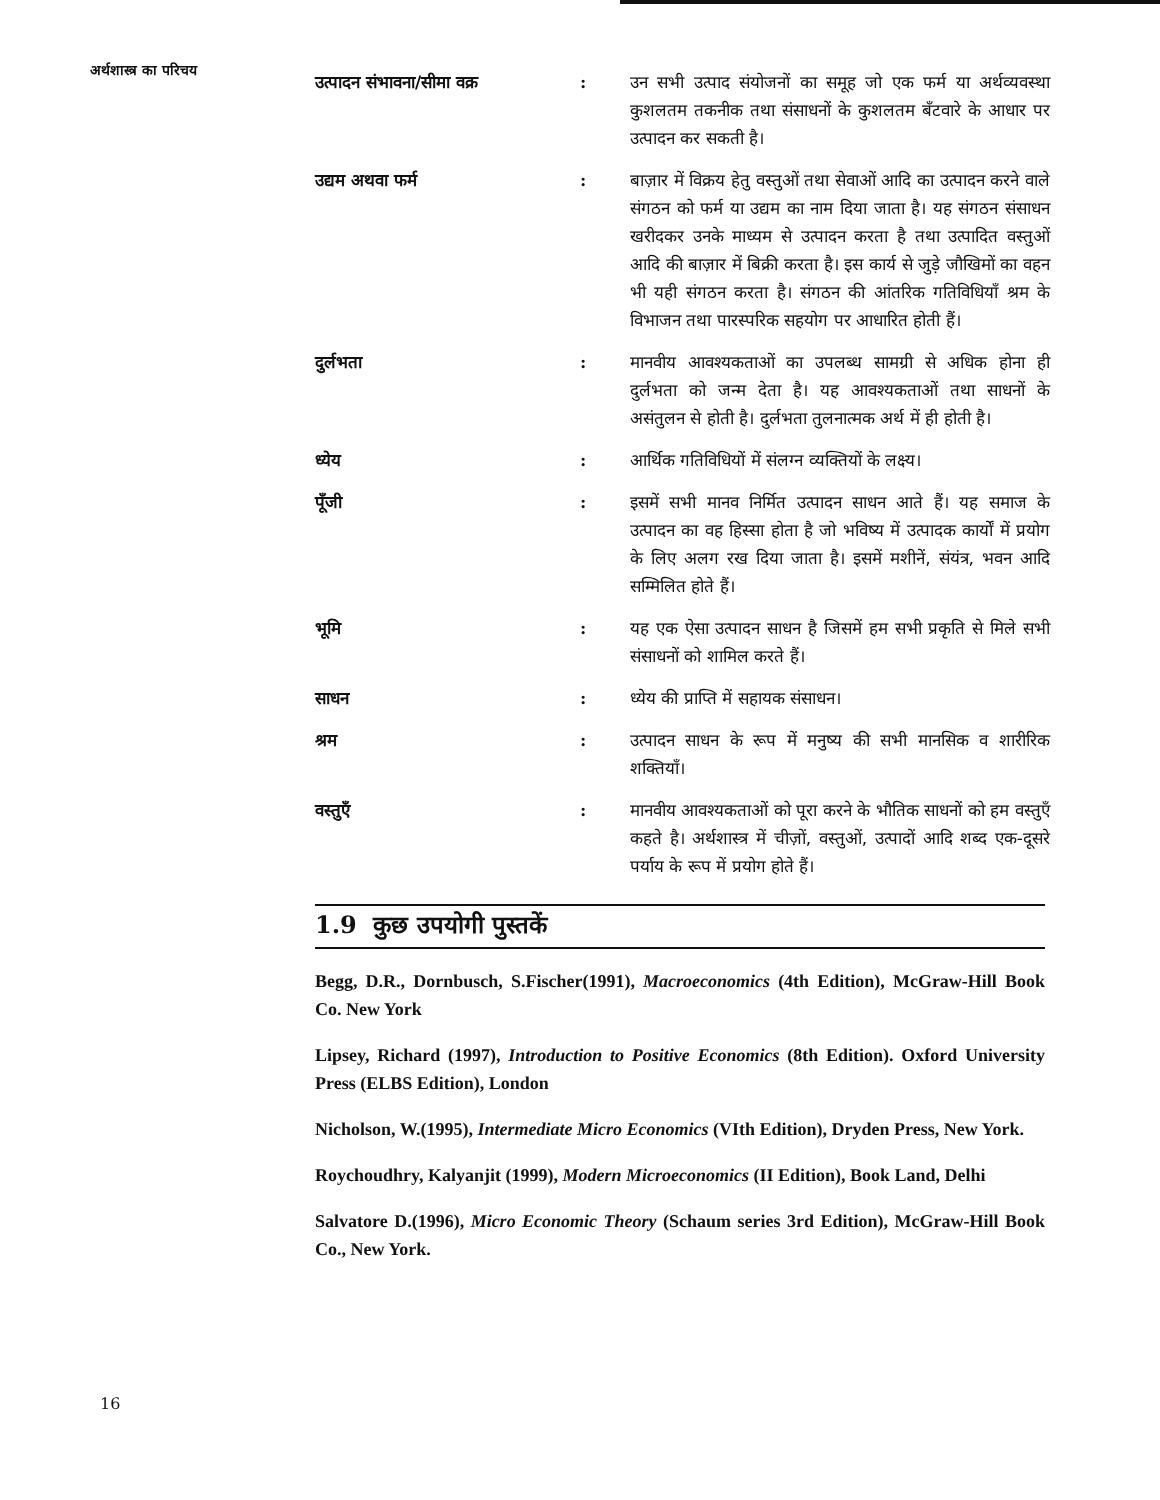अर्थशास्त्र का परिचय
उत्पादन संभावना/सीमा वक्र : उन सभी उत्पाद संयोजनों का समूह जो एक फर्म या अर्थव्यवस्था कुशलतम तकनीक तथा संसाधनों के कुशलतम बँटवारे के आधार पर उत्पादन कर सकती है।
उद्यम अथवा फर्म : बाज़ार में विक्रय हेतु वस्तुओं तथा सेवाओं आदि का उत्पादन करने वाले संगठन को फर्म या उद्यम का नाम दिया जाता है। यह संगठन संसाधन खरीदकर उनके माध्यम से उत्पादन करता है तथा उत्पादित वस्तुओं आदि की बाज़ार में बिक्री करता है। इस कार्य से जुड़े जौखिमों का वहन भी यही संगठन करता है। संगठन की आंतरिक गतिविधियाँ श्रम के विभाजन तथा पारस्परिक सहयोग पर आधारित होती हैं।
दुर्लभता : मानवीय आवश्यकताओं का उपलब्ध सामग्री से अधिक होना ही दुर्लभता को जन्म देता है। यह आवश्यकताओं तथा साधनों के असंतुलन से होती है। दुर्लभता तुलनात्मक अर्थ में ही होती है।
ध्येय : आर्थिक गतिविधियों में संलग्न व्यक्तियों के लक्ष्य।
पूँजी : इसमें सभी मानव निर्मित उत्पादन साधन आते हैं। यह समाज के उत्पादन का वह हिस्सा होता है जो भविष्य में उत्पादक कार्यों में प्रयोग के लिए अलग रख दिया जाता है। इसमें मशीनें, संयंत्र, भवन आदि सम्मिलित होते हैं।
भूमि : यह एक ऐसा उत्पादन साधन है जिसमें हम सभी प्रकृति से मिले सभी संसाधनों को शामिल करते हैं।
साधन : ध्येय की प्राप्ति में सहायक संसाधन।
श्रम : उत्पादन साधन के रूप में मनुष्य की सभी मानसिक व शारीरिक शक्तियाँ।
वस्तुएँ : मानवीय आवश्यकताओं को पूरा करने के भौतिक साधनों को हम वस्तुएँ कहते है। अर्थशास्त्र में चीज़ों, वस्तुओं, उत्पादों आदि शब्द एक-दूसरे पर्याय के रूप में प्रयोग होते हैं।
1.9 कुछ उपयोगी पुस्तकें
Begg, D.R., Dornbusch, S.Fischer(1991), Macroeconomics (4th Edition), McGraw-Hill Book Co. New York
Lipsey, Richard (1997), Introduction to Positive Economics (8th Edition). Oxford University Press (ELBS Edition), London
Nicholson, W.(1995), Intermediate Micro Economics (VIth Edition), Dryden Press, New York.
Roychoudhry, Kalyanjit (1999), Modern Microeconomics (II Edition), Book Land, Delhi
Salvatore D.(1996), Micro Economic Theory (Schaum series 3rd Edition), McGraw-Hill Book Co., New York.
16